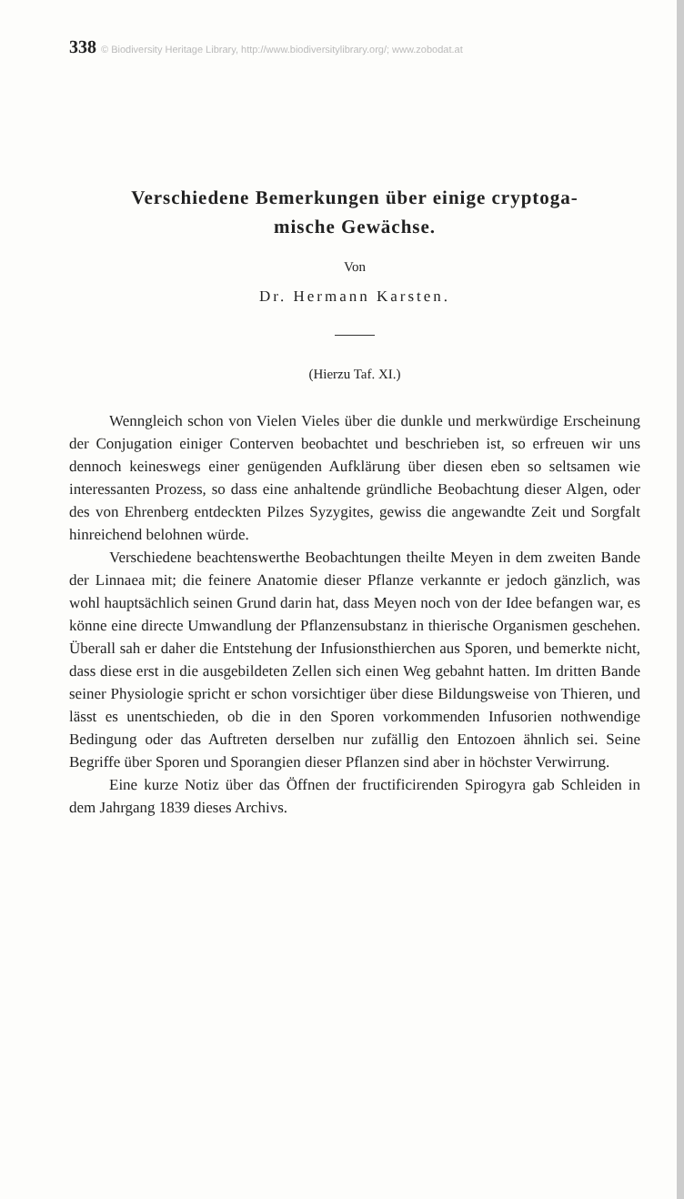338 © Biodiversity Heritage Library, http://www.biodiversitylibrary.org/; www.zobodat.at
Verschiedene Bemerkungen über einige cryptoga-
mische Gewächse.
Von
Dr. Hermann Karsten.
(Hierzu Taf. XI.)
Wenngleich schon von Vielen Vieles über die dunkle und merkwürdige Erscheinung der Conjugation einiger Conterven beobachtet und beschrieben ist, so erfreuen wir uns dennoch keineswegs einer genügenden Aufklärung über diesen eben so seltsamen wie interessanten Prozess, so dass eine anhaltende gründliche Beobachtung dieser Algen, oder des von Ehrenberg entdeckten Pilzes Syzygites, gewiss die angewandte Zeit und Sorgfalt hinreichend belohnen würde.
Verschiedene beachtenswerthe Beobachtungen theilte Meyen in dem zweiten Bande der Linnaea mit; die feinere Anatomie dieser Pflanze verkannte er jedoch gänzlich, was wohl hauptsächlich seinen Grund darin hat, dass Meyen noch von der Idee befangen war, es könne eine directe Umwandlung der Pflanzensubstanz in thierische Organismen geschehen. Überall sah er daher die Entstehung der Infusionsthierchen aus Sporen, und bemerkte nicht, dass diese erst in die ausgebildeten Zellen sich einen Weg gebahnt hatten. Im dritten Bande seiner Physiologie spricht er schon vorsichtiger über diese Bildungsweise von Thieren, und lässt es unentschieden, ob die in den Sporen vorkommenden Infusorien nothwendige Bedingung oder das Auftreten derselben nur zufällig den Entozoen ähnlich sei. Seine Begriffe über Sporen und Sporangien dieser Pflanzen sind aber in höchster Verwirrung.
Eine kurze Notiz über das Öffnen der fructificirenden Spirogyra gab Schleiden in dem Jahrgang 1839 dieses Archivs.